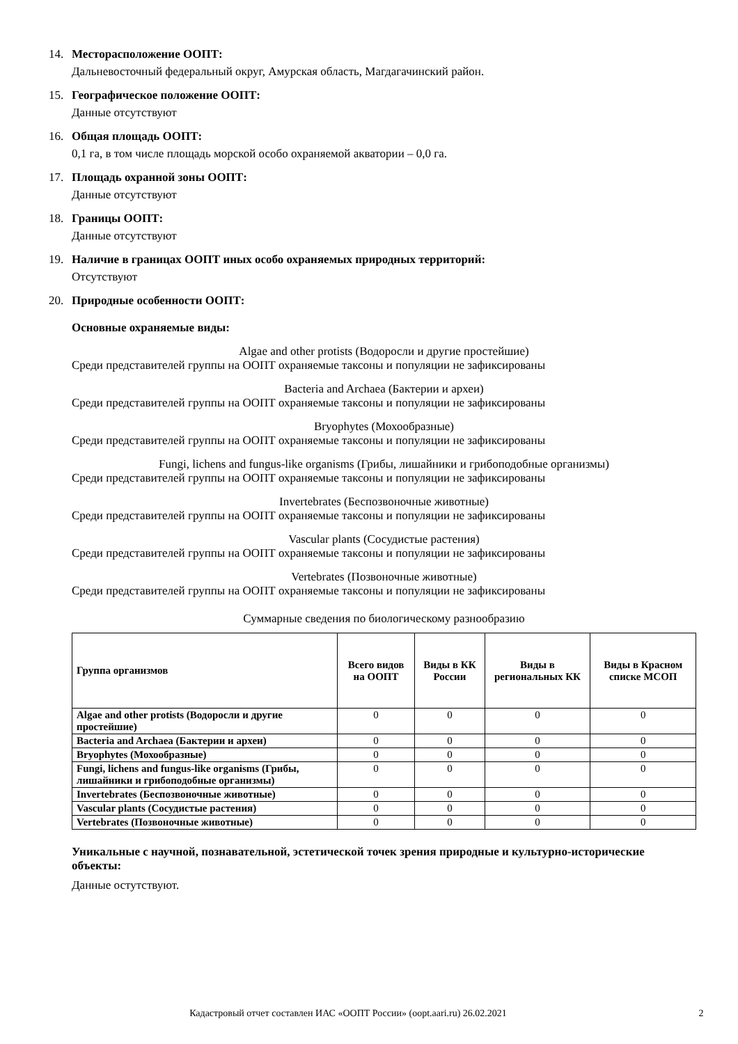14. Месторасположение ООПТ:
Дальневосточный федеральный округ, Амурская область, Магдагачинский район.
15. Географическое положение ООПТ:
Данные отсутствуют
16. Общая площадь ООПТ:
0,1 га, в том числе площадь морской особо охраняемой акватории – 0,0 га.
17. Площадь охранной зоны ООПТ:
Данные отсутствуют
18. Границы ООПТ:
Данные отсутствуют
19. Наличие в границах ООПТ иных особо охраняемых природных территорий:
Отсутствуют
20. Природные особенности ООПТ:
Основные охраняемые виды:
Algae and other protists (Водоросли и другие простейшие)
Среди представителей группы на ООПТ охраняемые таксоны и популяции не зафиксированы
Bacteria and Archaea (Бактерии и археи)
Среди представителей группы на ООПТ охраняемые таксоны и популяции не зафиксированы
Bryophytes (Мохообразные)
Среди представителей группы на ООПТ охраняемые таксоны и популяции не зафиксированы
Fungi, lichens and fungus-like organisms (Грибы, лишайники и грибоподобные организмы)
Среди представителей группы на ООПТ охраняемые таксоны и популяции не зафиксированы
Invertebrates (Беспозвоночные животные)
Среди представителей группы на ООПТ охраняемые таксоны и популяции не зафиксированы
Vascular plants (Сосудистые растения)
Среди представителей группы на ООПТ охраняемые таксоны и популяции не зафиксированы
Vertebrates (Позвоночные животные)
Среди представителей группы на ООПТ охраняемые таксоны и популяции не зафиксированы
Суммарные сведения по биологическому разнообразию
| Группа организмов | Всего видов на ООПТ | Виды в КК России | Виды в региональных КК | Виды в Красном списке МСОП |
| --- | --- | --- | --- | --- |
| Algae and other protists (Водоросли и другие простейшие) | 0 | 0 | 0 | 0 |
| Bacteria and Archaea (Бактерии и археи) | 0 | 0 | 0 | 0 |
| Bryophytes (Мохообразные) | 0 | 0 | 0 | 0 |
| Fungi, lichens and fungus-like organisms (Грибы, лишайники и грибоподобные организмы) | 0 | 0 | 0 | 0 |
| Invertebrates (Беспозвоночные животные) | 0 | 0 | 0 | 0 |
| Vascular plants (Сосудистые растения) | 0 | 0 | 0 | 0 |
| Vertebrates (Позвоночные животные) | 0 | 0 | 0 | 0 |
Уникальные с научной, познавательной, эстетической точек зрения природные и культурно-исторические объекты:
Данные остутствуют.
Кадастровый отчет составлен ИАС «ООПТ России» (oopt.aari.ru) 26.02.2021 2